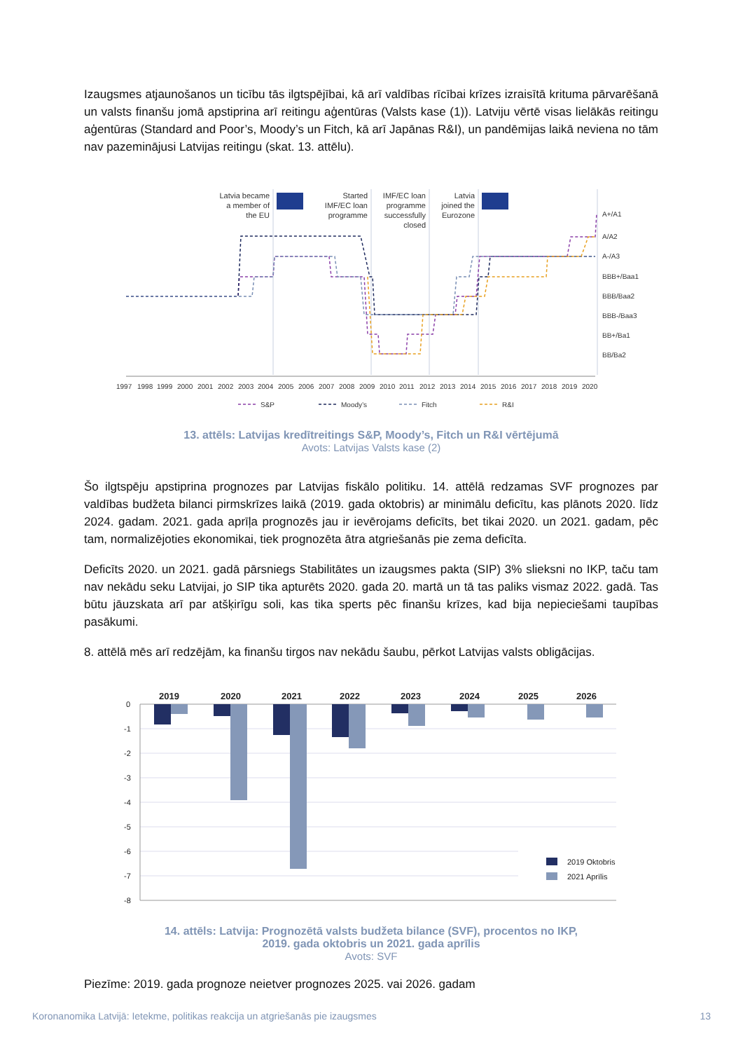Izaugsmes atjaunošanos un ticību tās ilgtspējībai, kā arī valdības rīcībai krīzes izraisītā krituma pārvarēšanā un valsts finanšu jomā apstiprina arī reitingu aģentūras (Valsts kase (1)). Latviju vērtē visas lielākās reitingu aģentūras (Standard and Poor’s, Moody’s un Fitch, kā arī Japānas R&I), un pandēmijas laikā neviena no tām nav pazeminājusi Latvijas reitingu (skat. 13. attēlu).
Latvia became
a member of
the EU
Started
IMF/EC loan
programme
IMF/EC loan
programme
successfully
closed
Latvia
joined the
Eurozone
A+/A1
A/A2
A-/A3
BBB+/Baa1
BBB/Baa2
BBB-/Baa3
BB+/Ba1
BB/Ba2
199719981999200020012002200320042005200620072008200920102011201220132014201520162017201820192020
S&PMoody’sFitchR&I
13. attēls: Latvijas kredītreitings S&P, Moody’s, Fitch un R&I vērtējumā
Avots: Latvijas Valsts kase (2)
Šo ilgtspēju apstiprina prognozes par Latvijas fiskālo politiku. 14. attēlā redzamas SVF prognozes par valdības budžeta bilanci pirmskrīzes laikā (2019. gada oktobris) ar minimālu deficītu, kas plānots 2020. līdz 2024. gadam. 2021. gada aprīļa prognozēs jau ir ievērojams deficīts, bet tikai 2020. un 2021. gadam, pēc tam, normalizējoties ekonomikai, tiek prognozēta ātra atgriešanās pie zema deficīta.
Deficīts 2020. un 2021. gadā pārsniegs Stabilitātes un izaugsmes pakta (SIP) 3% slieksni no IKP, taču tam nav nekādu seku Latvijai, jo SIP tika apturēts 2020. gada 20. martā un tā tas paliks vismaz 2022. gadā. Tas būtu jāuzskata arī par atšķirīgu soli, kas tika sperts pēc finanšu krīzes, kad bija nepieciešami taupības pasākumi.
8. attēlā mēs arī redzējām, ka finanšu tirgos nav nekādu šaubu, pērkot Latvijas valsts obligācijas.
2019
2020
2021
2022
2023
2024
2025
2026
0
-1
-2
-3
-4
-5
-6
-7
-8
2019 Oktobris
2021 Aprīlis
14. attēls: Latvija: Prognozētā valsts budžeta bilance (SVF), procentos no IKP,
2019. gada oktobris un 2021. gada aprīlis
Avots: SVF
Piezīme: 2019. gada prognoze neietver prognozes 2025. vai 2026. gadam
Koronanomika Latvijā: Ietekme, politikas reakcija un atgriešanās pie izaugsmes 13